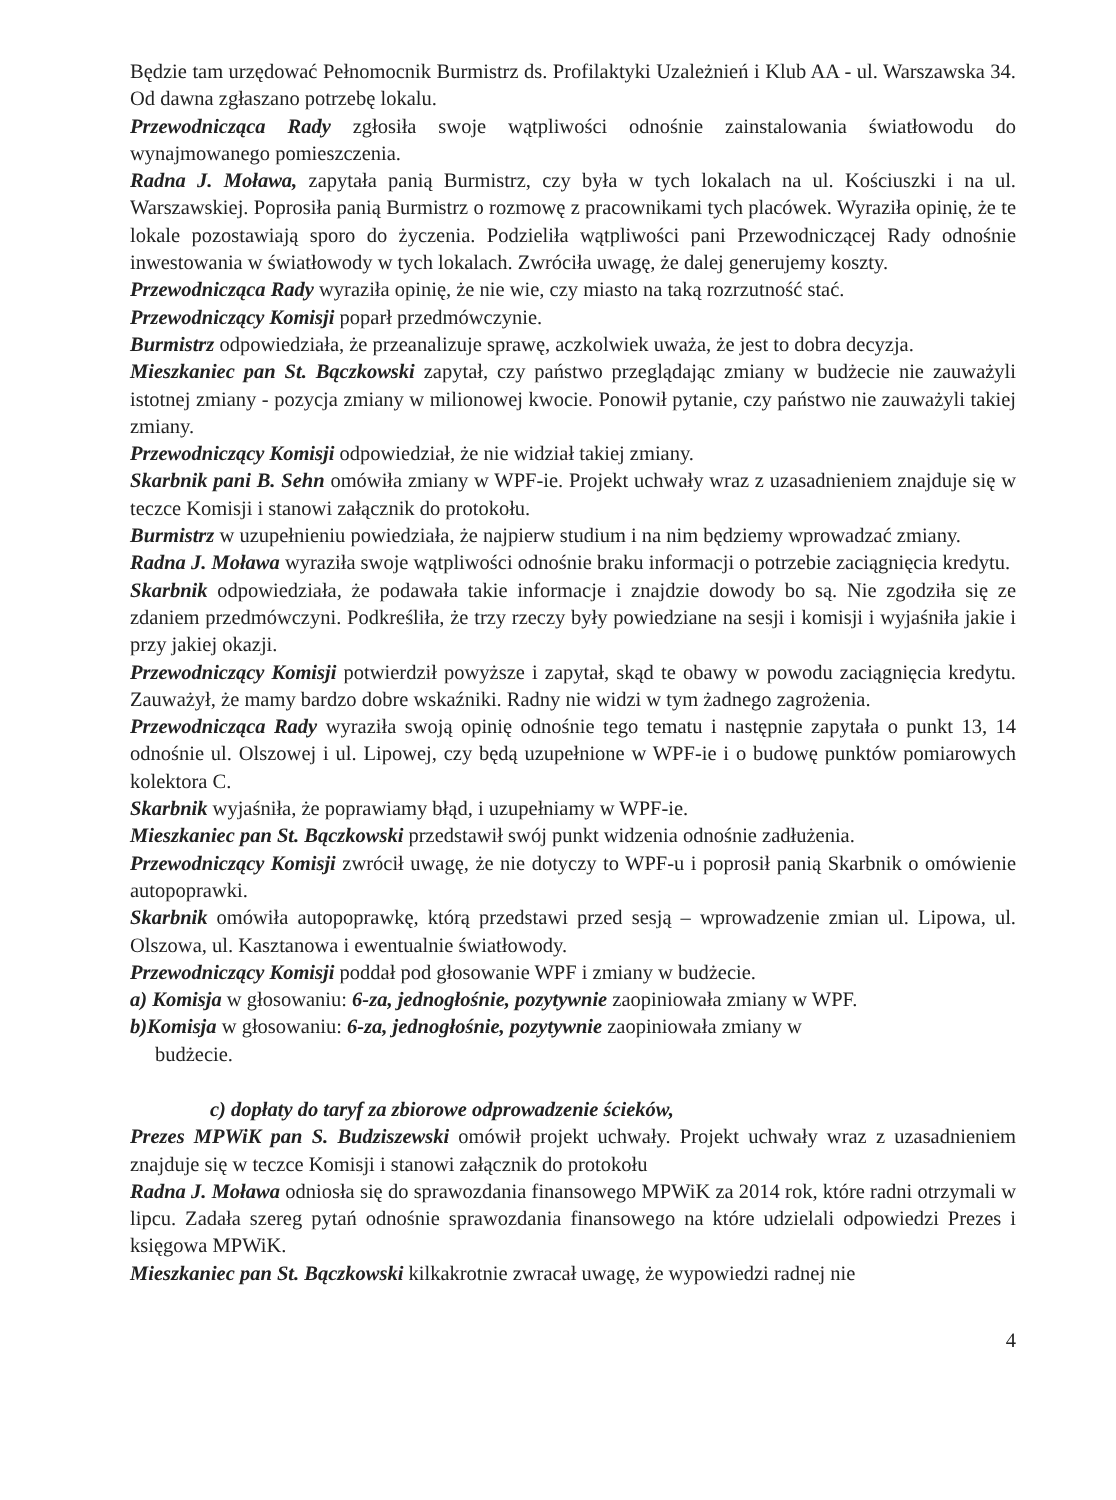Będzie tam urzędować Pełnomocnik Burmistrz ds. Profilaktyki Uzależnień i Klub AA - ul. Warszawska 34. Od dawna zgłaszano potrzebę lokalu.
Przewodnicząca Rady zgłosiła swoje wątpliwości odnośnie zainstalowania światłowodu do wynajmowanego pomieszczenia.
Radna J. Moława, zapytała panią Burmistrz, czy była w tych lokalach na ul. Kościuszki i na ul. Warszawskiej. Poprosiła panią Burmistrz o rozmowę z pracownikami tych placówek. Wyraziła opinię, że te lokale pozostawiają sporo do życzenia. Podzieliła wątpliwości pani Przewodniczącej Rady odnośnie inwestowania w światłowody w tych lokalach. Zwróciła uwagę, że dalej generujemy koszty.
Przewodnicząca Rady wyraziła opinię, że nie wie, czy miasto na taką rozrzutność stać.
Przewodniczący Komisji poparł przedmówczynie.
Burmistrz odpowiedziała, że przeanalizuje sprawę, aczkolwiek uważa, że jest to dobra decyzja.
Mieszkaniec pan St. Bączkowski zapytał, czy państwo przeglądając zmiany w budżecie nie zauważyli istotnej zmiany - pozycja zmiany w milionowej kwocie. Ponowił pytanie, czy państwo nie zauważyli takiej zmiany.
Przewodniczący Komisji odpowiedział, że nie widział takiej zmiany.
Skarbnik pani B. Sehn omówiła zmiany w WPF-ie. Projekt uchwały wraz z uzasadnieniem znajduje się w teczce Komisji i stanowi załącznik do protokołu.
Burmistrz w uzupełnieniu powiedziała, że najpierw studium i na nim będziemy wprowadzać zmiany.
Radna J. Moława wyraziła swoje wątpliwości odnośnie braku informacji o potrzebie zaciągnięcia kredytu.
Skarbnik odpowiedziała, że podawała takie informacje i znajdzie dowody bo są. Nie zgodziła się ze zdaniem przedmówczyni. Podkreśliła, że trzy rzeczy były powiedziane na sesji i komisji i wyjaśniła jakie i przy jakiej okazji.
Przewodniczący Komisji potwierdził powyższe i zapytał, skąd te obawy w powodu zaciągnięcia kredytu. Zauważył, że mamy bardzo dobre wskaźniki. Radny nie widzi w tym żadnego zagrożenia.
Przewodnicząca Rady wyraziła swoją opinię odnośnie tego tematu i następnie zapytała o punkt 13, 14 odnośnie ul. Olszowej i ul. Lipowej, czy będą uzupełnione w WPF-ie i o budowę punktów pomiarowych kolektora C.
Skarbnik wyjaśniła, że poprawiamy błąd, i uzupełniamy w WPF-ie.
Mieszkaniec pan St. Bączkowski przedstawił swój punkt widzenia odnośnie zadłużenia.
Przewodniczący Komisji zwrócił uwagę, że nie dotyczy to WPF-u i poprosił panią Skarbnik o omówienie autopoprawki.
Skarbnik omówiła autopoprawkę, którą przedstawi przed sesją – wprowadzenie zmian ul. Lipowa, ul. Olszowa, ul. Kasztanowa i ewentualnie światłowody.
Przewodniczący Komisji poddał pod głosowanie WPF i zmiany w budżecie.
a) Komisja w głosowaniu: 6-za, jednogłośnie, pozytywnie zaopiniowała zmiany w WPF.
b)Komisja w głosowaniu: 6-za, jednogłośnie, pozytywnie zaopiniowała zmiany w
budżecie.
c) dopłaty do taryf za zbiorowe odprowadzenie ścieków,
Prezes MPWiK pan S. Budziszewski omówił projekt uchwały. Projekt uchwały wraz z uzasadnieniem znajduje się w teczce Komisji i stanowi załącznik do protokołu
Radna J. Moława odniosła się do sprawozdania finansowego MPWiK za 2014 rok, które radni otrzymali w lipcu. Zadała szereg pytań odnośnie sprawozdania finansowego na które udzielali odpowiedzi Prezes i księgowa MPWiK.
Mieszkaniec pan St. Bączkowski kilkakrotnie zwracał uwagę, że wypowiedzi radnej nie
4